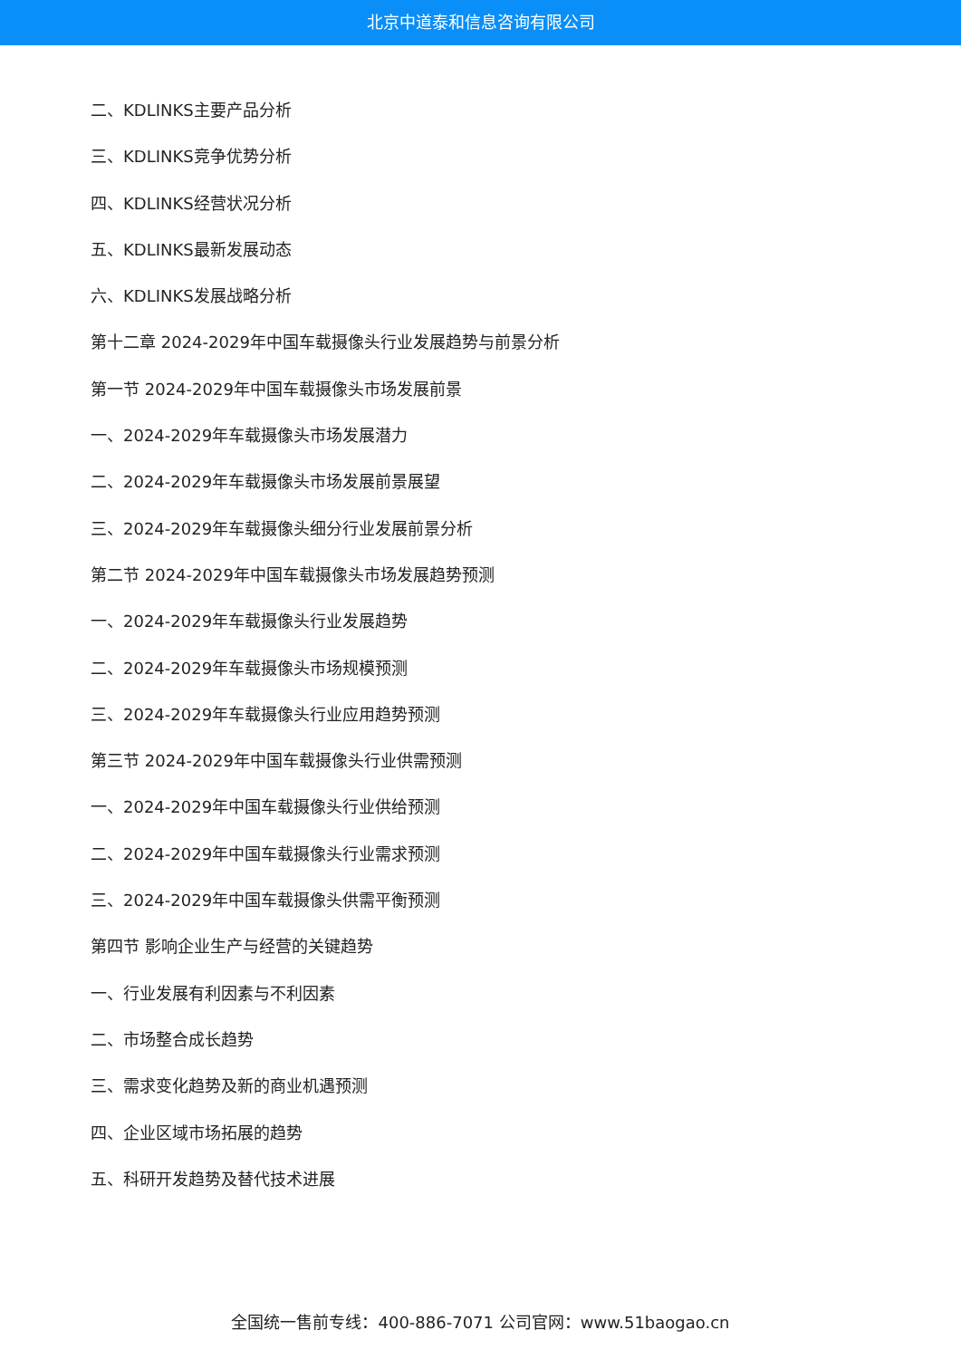北京中道泰和信息咨询有限公司
二、KDLINKS主要产品分析
三、KDLINKS竞争优势分析
四、KDLINKS经营状况分析
五、KDLINKS最新发展动态
六、KDLINKS发展战略分析
第十二章 2024-2029年中国车载摄像头行业发展趋势与前景分析
第一节 2024-2029年中国车载摄像头市场发展前景
一、2024-2029年车载摄像头市场发展潜力
二、2024-2029年车载摄像头市场发展前景展望
三、2024-2029年车载摄像头细分行业发展前景分析
第二节 2024-2029年中国车载摄像头市场发展趋势预测
一、2024-2029年车载摄像头行业发展趋势
二、2024-2029年车载摄像头市场规模预测
三、2024-2029年车载摄像头行业应用趋势预测
第三节 2024-2029年中国车载摄像头行业供需预测
一、2024-2029年中国车载摄像头行业供给预测
二、2024-2029年中国车载摄像头行业需求预测
三、2024-2029年中国车载摄像头供需平衡预测
第四节 影响企业生产与经营的关键趋势
一、行业发展有利因素与不利因素
二、市场整合成长趋势
三、需求变化趋势及新的商业机遇预测
四、企业区域市场拓展的趋势
五、科研开发趋势及替代技术进展
全国统一售前专线：400-886-7071 公司官网：www.51baogao.cn